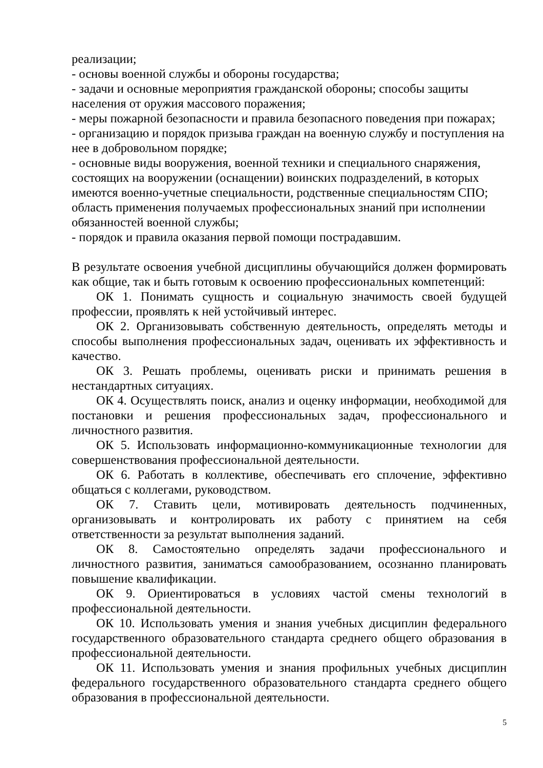реализации;
- основы военной службы и обороны государства;
- задачи и основные мероприятия гражданской обороны; способы защиты населения от оружия массового поражения;
- меры пожарной безопасности и правила безопасного поведения при пожарах;
- организацию и порядок призыва граждан на военную службу и поступления на нее в добровольном порядке;
- основные виды вооружения, военной техники и специального снаряжения, состоящих на вооружении (оснащении) воинских подразделений, в которых имеются военно-учетные специальности, родственные специальностям СПО; область применения получаемых профессиональных знаний при исполнении обязанностей военной службы;
- порядок и правила оказания первой помощи пострадавшим.
В результате освоения учебной дисциплины обучающийся должен формировать как общие, так и быть готовым к освоению профессиональных компетенций:
ОК 1. Понимать сущность и социальную значимость своей будущей профессии, проявлять к ней устойчивый интерес.
ОК 2. Организовывать собственную деятельность, определять методы и способы выполнения профессиональных задач, оценивать их эффективность и качество.
ОК 3. Решать проблемы, оценивать риски и принимать решения в нестандартных ситуациях.
ОК 4. Осуществлять поиск, анализ и оценку информации, необходимой для постановки и решения профессиональных задач, профессионального и личностного развития.
ОК 5. Использовать информационно-коммуникационные технологии для совершенствования профессиональной деятельности.
ОК 6. Работать в коллективе, обеспечивать его сплочение, эффективно общаться с коллегами, руководством.
ОК 7. Ставить цели, мотивировать деятельность подчиненных, организовывать и контролировать их работу с принятием на себя ответственности за результат выполнения заданий.
ОК 8. Самостоятельно определять задачи профессионального и личностного развития, заниматься самообразованием, осознанно планировать повышение квалификации.
ОК 9. Ориентироваться в условиях частой смены технологий в профессиональной деятельности.
ОК 10. Использовать умения и знания учебных дисциплин федерального государственного образовательного стандарта среднего общего образования в профессиональной деятельности.
ОК 11. Использовать умения и знания профильных учебных дисциплин федерального государственного образовательного стандарта среднего общего образования в профессиональной деятельности.
5